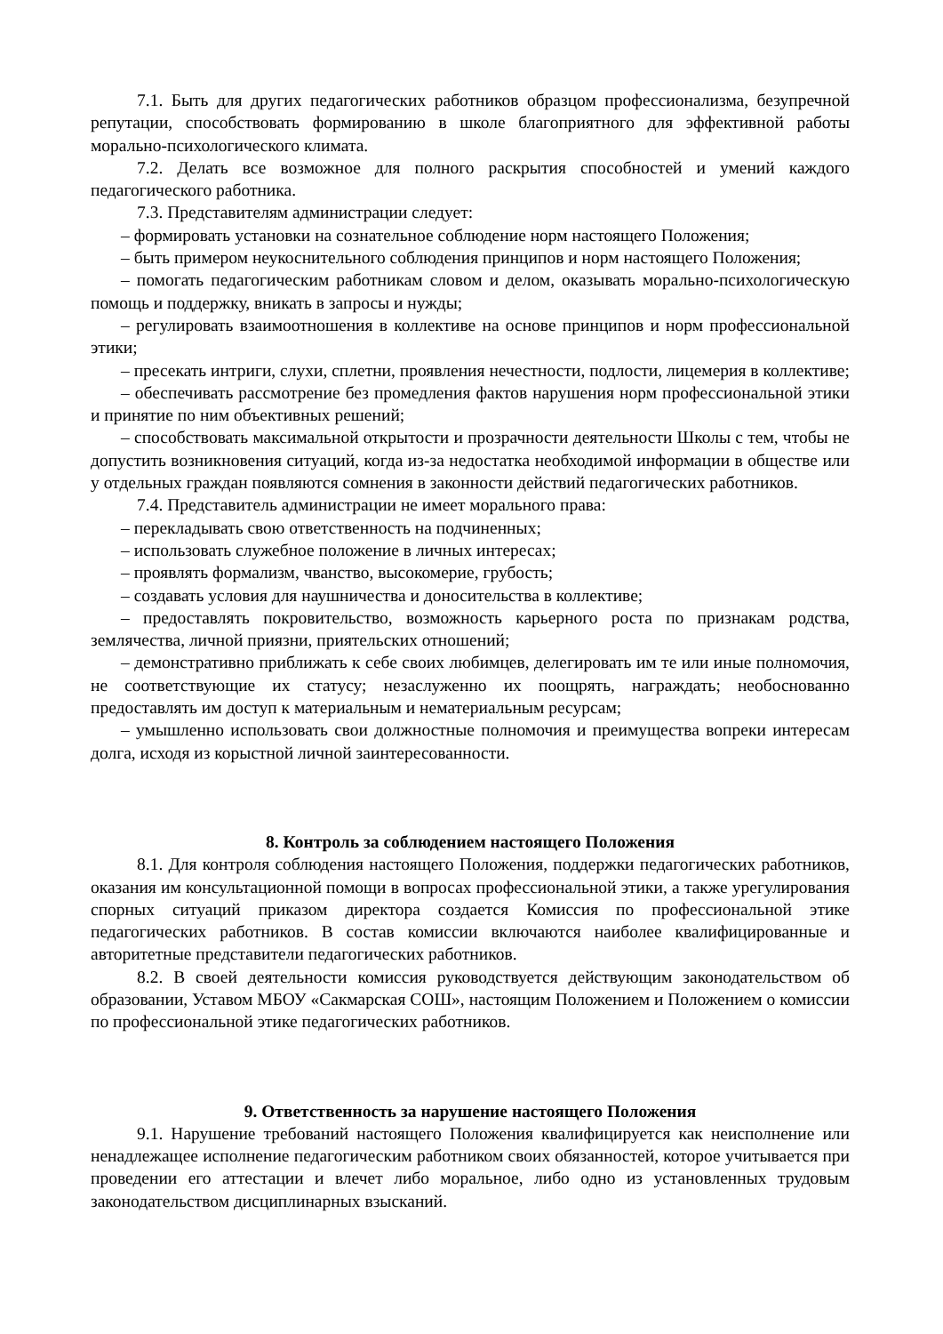7.1. Быть для других педагогических работников образцом профессионализма, безупречной репутации, способствовать формированию в школе благоприятного для эффективной работы морально-психологического климата.
7.2. Делать все возможное для полного раскрытия способностей и умений каждого педагогического работника.
7.3. Представителям администрации следует:
– формировать установки на сознательное соблюдение норм настоящего Положения;
– быть примером неукоснительного соблюдения принципов и норм настоящего Положения;
– помогать педагогическим работникам словом и делом, оказывать морально-психологическую помощь и поддержку, вникать в запросы и нужды;
– регулировать взаимоотношения в коллективе на основе принципов и норм профессиональной этики;
– пресекать интриги, слухи, сплетни, проявления нечестности, подлости, лицемерия в коллективе;
– обеспечивать рассмотрение без промедления фактов нарушения норм профессиональной этики и принятие по ним объективных решений;
– способствовать максимальной открытости и прозрачности деятельности Школы с тем, чтобы не допустить возникновения ситуаций, когда из-за недостатка необходимой информации в обществе или у отдельных граждан появляются сомнения в законности действий педагогических работников.
7.4. Представитель администрации не имеет морального права:
– перекладывать свою ответственность на подчиненных;
– использовать служебное положение в личных интересах;
– проявлять формализм, чванство, высокомерие, грубость;
– создавать условия для наушничества и доносительства в коллективе;
– предоставлять покровительство, возможность карьерного роста по признакам родства, землячества, личной приязни, приятельских отношений;
– демонстративно приближать к себе своих любимцев, делегировать им те или иные полномочия, не соответствующие их статусу; незаслуженно их поощрять, награждать; необоснованно предоставлять им доступ к материальным и нематериальным ресурсам;
– умышленно использовать свои должностные полномочия и преимущества вопреки интересам долга, исходя из корыстной личной заинтересованности.
8. Контроль за соблюдением настоящего Положения
8.1. Для контроля соблюдения настоящего Положения, поддержки педагогических работников, оказания им консультационной помощи в вопросах профессиональной этики, а также урегулирования спорных ситуаций приказом директора создается Комиссия по профессиональной этике педагогических работников. В состав комиссии включаются наиболее квалифицированные и авторитетные представители педагогических работников.
8.2. В своей деятельности комиссия руководствуется действующим законодательством об образовании, Уставом МБОУ «Сакмарская СОШ», настоящим Положением и Положением о комиссии по профессиональной этике педагогических работников.
9. Ответственность за нарушение настоящего Положения
9.1. Нарушение требований настоящего Положения квалифицируется как неисполнение или ненадлежащее исполнение педагогическим работником своих обязанностей, которое учитывается при проведении его аттестации и влечет либо моральное, либо одно из установленных трудовым законодательством дисциплинарных взысканий.